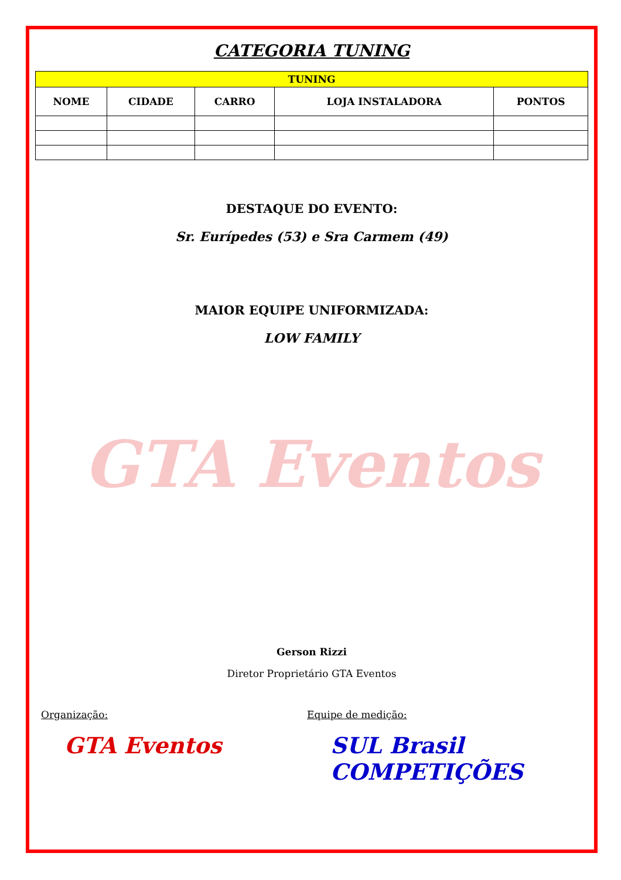CATEGORIA TUNING
| TUNING | | | | |
| --- | --- | --- | --- | --- |
| NOME | CIDADE | CARRO | LOJA INSTALADORA | PONTOS |
DESTAQUE DO EVENTO:
Sr. Eurípedes (53) e Sra Carmem (49)
MAIOR EQUIPE UNIFORMIZADA:
LOW FAMILY
GTA Eventos
Gerson Rizzi
Diretor Proprietário GTA Eventos
Organização:
GTA Eventos
Equipe de medição:
SUL Brasil COMPETIÇÕES